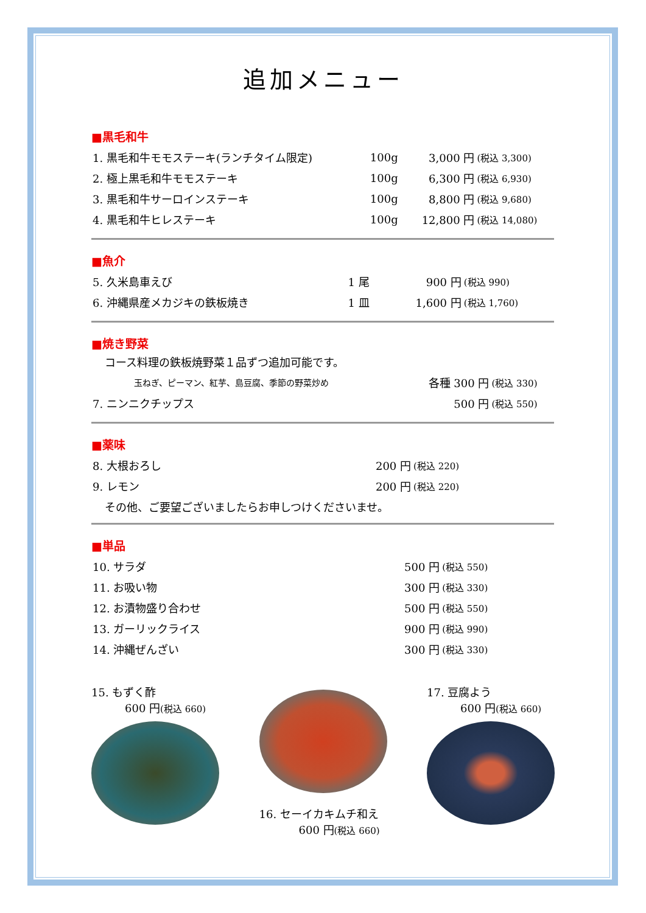追加メニュー
■黒毛和牛
| 1. 黒毛和牛モモステーキ(ランチタイム限定) | 100g | 3,000 円 | (税込 3,300) |
| 2. 極上黒毛和牛モモステーキ | 100g | 6,300 円 | (税込 6,930) |
| 3. 黒毛和牛サーロインステーキ | 100g | 8,800 円 | (税込 9,680) |
| 4. 黒毛和牛ヒレステーキ | 100g | 12,800 円 | (税込 14,080) |
■魚介
| 5. 久米島車えび | 1 尾 | 900 円 | (税込 990) |
| 6. 沖縄県産メカジキの鉄板焼き | 1 皿 | 1,600 円 | (税込 1,760) |
■焼き野菜
コース料理の鉄板焼野菜１品ずつ追加可能です。
| 玉ねぎ、ピーマン、紅芋、島豆腐、季節の野菜炒め | 各種 300 円 | (税込 330) |
| 7. ニンニクチップス | 500 円 | (税込 550) |
■薬味
| 8. 大根おろし | 200 円 | (税込 220) |
| 9. レモン | 200 円 | (税込 220) |
その他、ご要望ございましたらお申しつけくださいませ。
■単品
| 10. サラダ | 500 円 | (税込 550) |
| 11. お吸い物 | 300 円 | (税込 330) |
| 12. お漬物盛り合わせ | 500 円 | (税込 550) |
| 13. ガーリックライス | 900 円 | (税込 990) |
| 14. 沖縄ぜんざい | 300 円 | (税込 330) |
15. もずく酢
600 円(税込 660)
16. セーイカキムチ和え
600 円(税込 660)
17. 豆腐よう
600 円(税込 660)